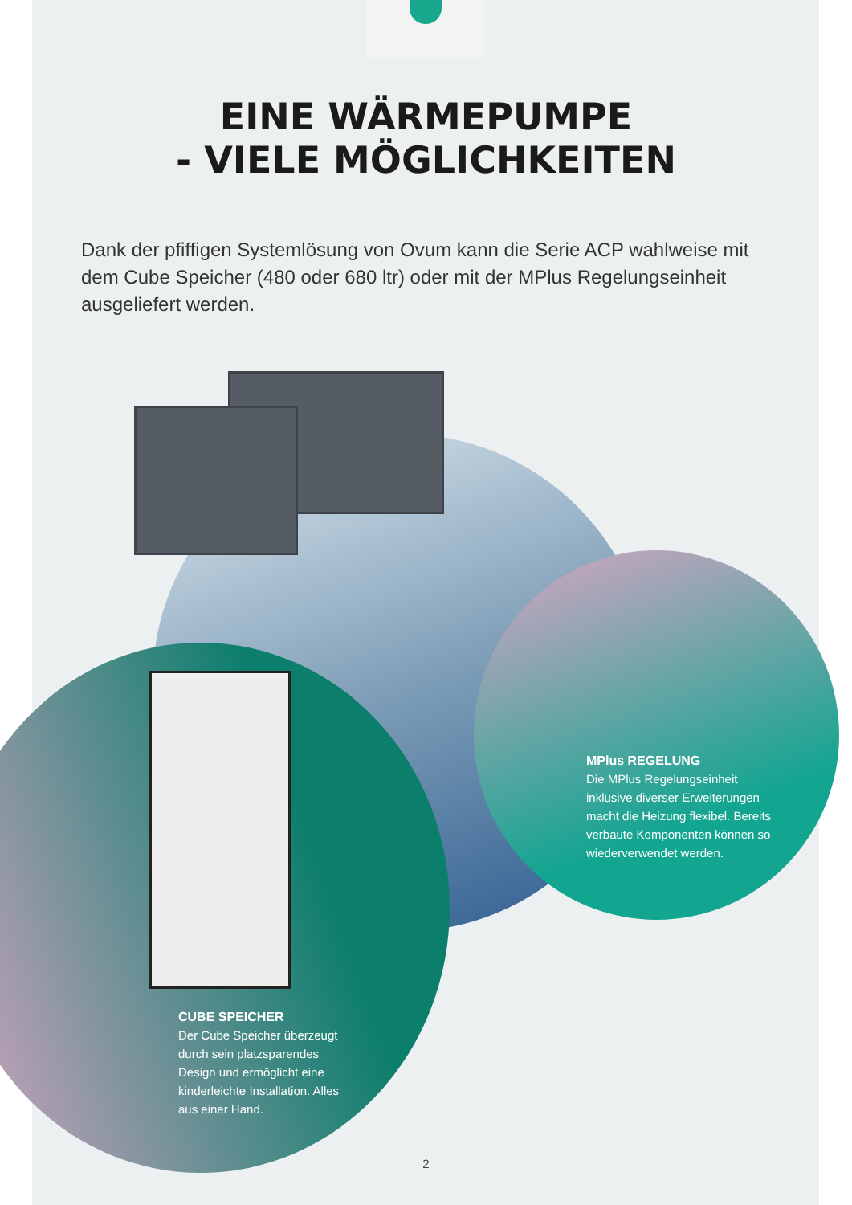EINE WÄRMEPUMPE
- VIELE MÖGLICHKEITEN
Dank der pfiffigen Systemlösung von Ovum kann die Serie ACP wahlweise mit dem Cube Speicher (480 oder 680 ltr) oder mit der MPlus Regelungseinheit ausgeliefert werden.
MPlus REGELUNG
Die MPlus Regelungseinheit inklusive diverser Erweiterungen macht die Heizung flexibel. Bereits verbaute Komponenten können so wiederverwendet werden.
CUBE SPEICHER
Der Cube Speicher überzeugt durch sein platzsparendes Design und ermöglicht eine kinderleichte Installation. Alles aus einer Hand.
2